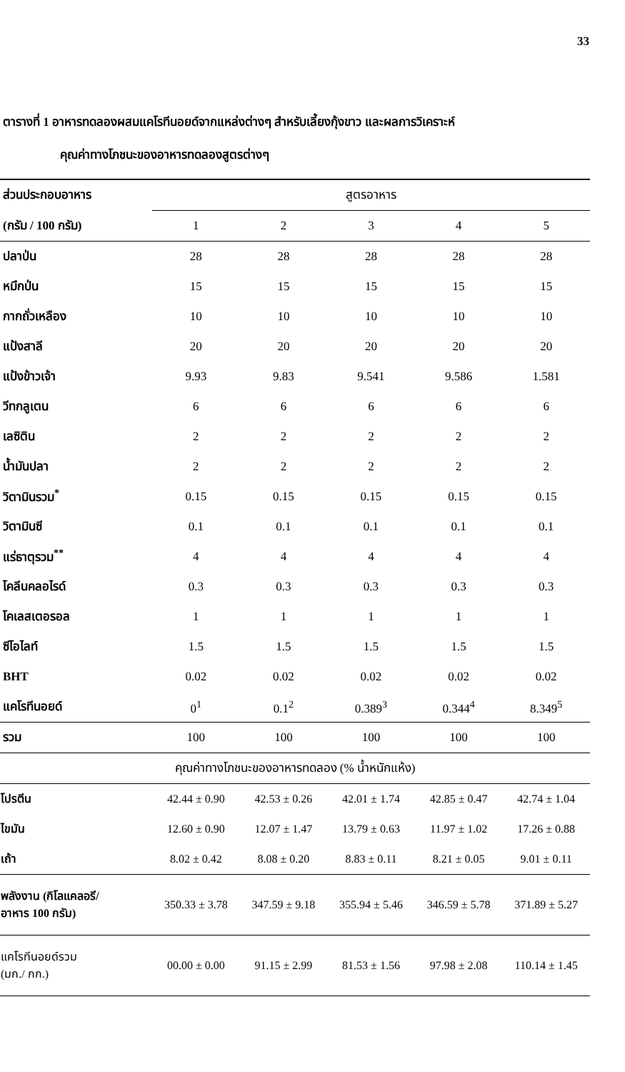33
ตารางที่ 1 อาหารทดลองผสมแคโรทีนอยด์จากแหล่งต่างๆ สำหรับเลี้ยงกุ้งขาว และผลการวิเคราะห์
คุณค่าทางโภชนะของอาหารทดลองสูตรต่างๆ
| ส่วนประกอบอาหาร | สูตรอาหาร | | | | |
| --- | --- | --- | --- | --- | --- |
| (กรัม / 100 กรัม) | 1 | 2 | 3 | 4 | 5 |
| ปลาป่น | 28 | 28 | 28 | 28 | 28 |
| หมึกป่น | 15 | 15 | 15 | 15 | 15 |
| กากถั่วเหลือง | 10 | 10 | 10 | 10 | 10 |
| แป้งสาลี | 20 | 20 | 20 | 20 | 20 |
| แป้งข้าวเจ้า | 9.93 | 9.83 | 9.541 | 9.586 | 1.581 |
| วีทกลูเตน | 6 | 6 | 6 | 6 | 6 |
| เลซิติน | 2 | 2 | 2 | 2 | 2 |
| น้ำมันปลา | 2 | 2 | 2 | 2 | 2 |
| วิตามินรวม<sup>*</sup> | 0.15 | 0.15 | 0.15 | 0.15 | 0.15 |
| วิตามินซี | 0.1 | 0.1 | 0.1 | 0.1 | 0.1 |
| แร่ธาตุรวม<sup>**</sup> | 4 | 4 | 4 | 4 | 4 |
| โคลีนคลอไรด์ | 0.3 | 0.3 | 0.3 | 0.3 | 0.3 |
| โคเลสเตอรอล | 1 | 1 | 1 | 1 | 1 |
| ซีโอไลท์ | 1.5 | 1.5 | 1.5 | 1.5 | 1.5 |
| BHT | 0.02 | 0.02 | 0.02 | 0.02 | 0.02 |
| แคโรทีนอยด์ | 0<sup>1</sup> | 0.1<sup>2</sup> | 0.389<sup>3</sup> | 0.344<sup>4</sup> | 8.349<sup>5</sup> |
| รวม | 100 | 100 | 100 | 100 | 100 |
| คุณค่าทางโภชนะของอาหารทดลอง (% น้ำหนักแห้ง) | | | | | |
| โปรตีน | 42.44 ± 0.90 | 42.53 ± 0.26 | 42.01 ± 1.74 | 42.85 ± 0.47 | 42.74 ± 1.04 |
| ไขมัน | 12.60 ± 0.90 | 12.07 ± 1.47 | 13.79 ± 0.63 | 11.97 ± 1.02 | 17.26 ± 0.88 |
| เถ้า | 8.02 ± 0.42 | 8.08 ± 0.20 | 8.83 ± 0.11 | 8.21 ± 0.05 | 9.01 ± 0.11 |
| พลังงาน (กิโลแคลอรี/ อาหาร 100 กรัม) | 350.33 ± 3.78 | 347.59 ± 9.18 | 355.94 ± 5.46 | 346.59 ± 5.78 | 371.89 ± 5.27 |
| แคโรทีนอยด์รวม (มก./ กก.) | 00.00 ± 0.00 | 91.15 ± 2.99 | 81.53 ± 1.56 | 97.98 ± 2.08 | 110.14 ± 1.45 |